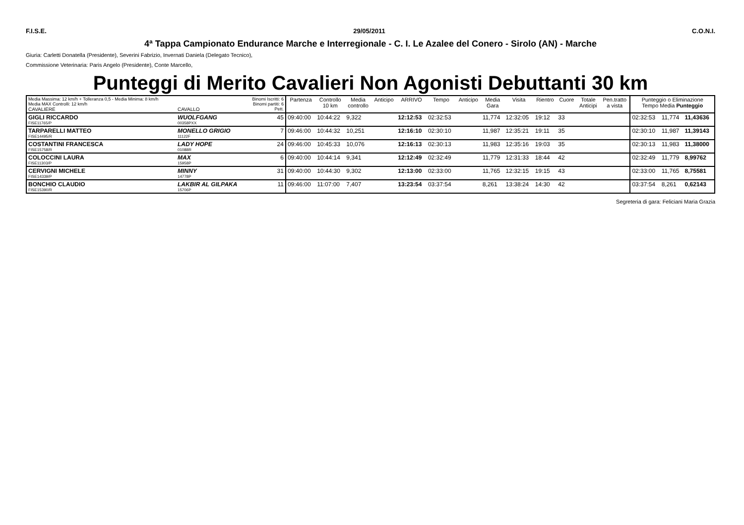F.I.S.E. 29/05/2011 C.O.N.I.
4ª Tappa Campionato Endurance Marche e Interregionale - C. I. Le Azalee del Conero - Sirolo (AN) - Marche
Giuria: Carletti Donatella (Presidente), Severini Fabrizio, Invernati Daniela (Delegato Tecnico),
Commissione Veterinaria: Paris Angelo (Presidente), Conte Marcello,
Punteggi di Merito Cavalieri Non Agonisti Debuttanti 30 km
| Media Massima: 12 km/h + Tolleranza 0,5 - Media Minima: 8 km/h Media MAX Controlli: 12 km/h CAVALIERE | CAVALLO | Binomi Iscritti: 6 Binomi partiti: 6 Pett. | Partenza | Controllo 10 km | Media controllo | Anticipo | ARRIVO | Tempo | Anticipo | Media Gara | Visita | Rientro | Cuore | Totale Anticipi | Pen.tratto a vista | Punteggio o Eliminazione Tempo Media Punteggio | | |
| --- | --- | --- | --- | --- | --- | --- | --- | --- | --- | --- | --- | --- | --- | --- | --- | --- | --- | --- |
| GIGLI RICCARDO FISE11765/P | WUOLFGANG 00358PXX | 45 | 09:40:00 | 10:44:22 | 9,322 | | 12:12:53 | 02:32:53 | | 11,774 | 12:32:05 | 19:12 | 33 | | | 02:32:53 | 11,774 | 11,43636 |
| TARPARELLI MATTEO FISE14495/R | MONELLO GRIGIO 11122F | 7 | 09:46:00 | 10:44:32 | 10,251 | | 12:16:10 | 02:30:10 | | 11,987 | 12:35:21 | 19:11 | 35 | | | 02:30:10 | 11,987 | 11,39143 |
| COSTANTINI FRANCESCA FISE15758/R | LADY HOPE 01088R | 24 | 09:46:00 | 10:45:33 | 10,076 | | 12:16:13 | 02:30:13 | | 11,983 | 12:35:16 | 19:03 | 35 | | | 02:30:13 | 11,983 | 11,38000 |
| COLOCCINI LAURA FISE11303/P | MAX 15958P | 6 | 09:40:00 | 10:44:14 | 9,341 | | 12:12:49 | 02:32:49 | | 11,779 | 12:31:33 | 18:44 | 42 | | | 02:32:49 | 11,779 | 8,99762 |
| CERVIGNI MICHELE FISE14339/P | MINNY 14778P | 31 | 09:40:00 | 10:44:30 | 9,302 | | 12:13:00 | 02:33:00 | | 11,765 | 12:32:15 | 19:15 | 43 | | | 02:33:00 | 11,765 | 8,75581 |
| BONCHIO CLAUDIO FISE15390/R | LAKBIR AL GILPAKA 15706P | 11 | 09:46:00 | 11:07:00 | 7,407 | | 13:23:54 | 03:37:54 | | 8,261 | 13:38:24 | 14:30 | 42 | | | 03:37:54 | 8,261 | 0,62143 |
Segreteria di gara: Feliciani Maria Grazia